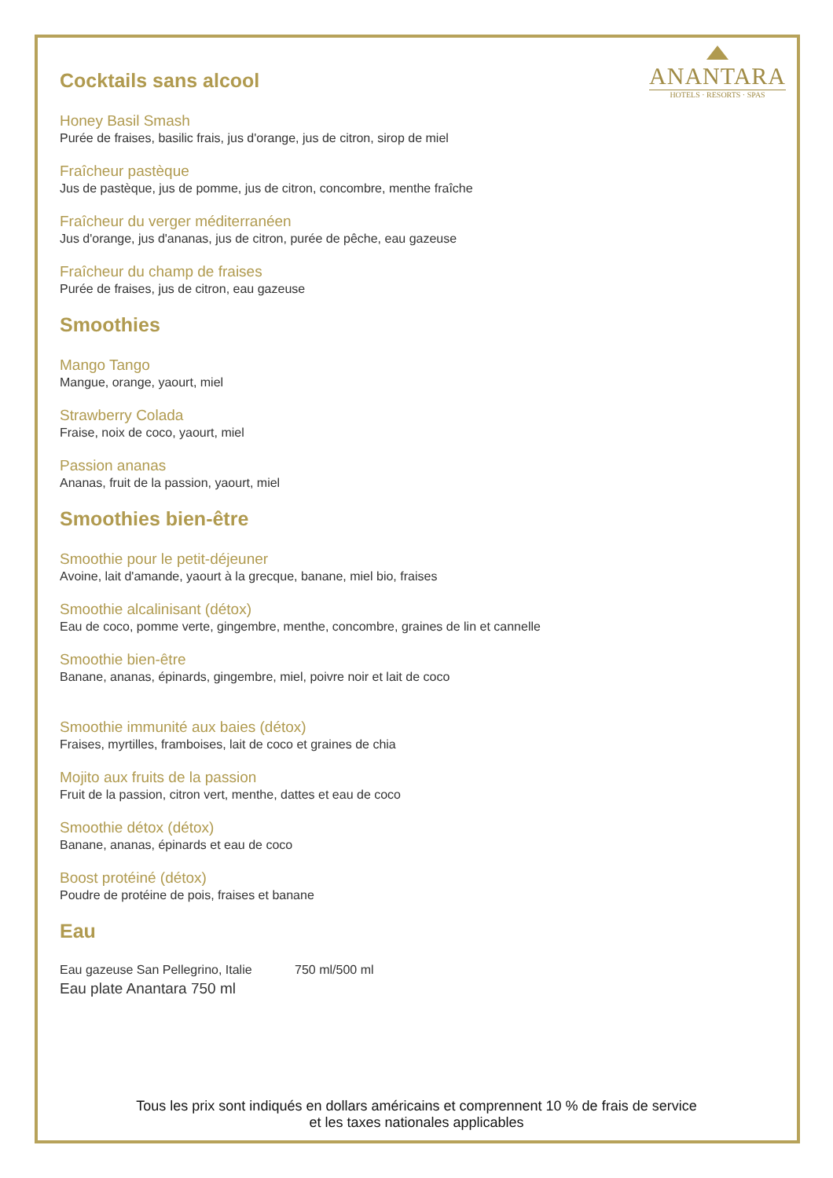ANANTARA
HOTELS · RESORTS · SPAS
Cocktails sans alcool
Honey Basil Smash
Purée de fraises, basilic frais, jus d'orange, jus de citron, sirop de miel
Fraîcheur pastèque
Jus de pastèque, jus de pomme, jus de citron, concombre, menthe fraîche
Fraîcheur du verger méditerranéen
Jus d'orange, jus d'ananas, jus de citron, purée de pêche, eau gazeuse
Fraîcheur du champ de fraises
Purée de fraises, jus de citron, eau gazeuse
Smoothies
Mango Tango
Mangue, orange, yaourt, miel
Strawberry Colada
Fraise, noix de coco, yaourt, miel
Passion ananas
Ananas, fruit de la passion, yaourt, miel
Smoothies bien-être
Smoothie pour le petit-déjeuner
Avoine, lait d'amande, yaourt à la grecque, banane, miel bio, fraises
Smoothie alcalinisant (détox)
Eau de coco, pomme verte, gingembre, menthe, concombre, graines de lin et cannelle
Smoothie bien-être
Banane, ananas, épinards, gingembre, miel, poivre noir et lait de coco
Smoothie immunité aux baies (détox)
Fraises, myrtilles, framboises, lait de coco et graines de chia
Mojito aux fruits de la passion
Fruit de la passion, citron vert, menthe, dattes et eau de coco
Smoothie détox (détox)
Banane, ananas, épinards et eau de coco
Boost protéiné (détox)
Poudre de protéine de pois, fraises et banane
Eau
Eau gazeuse San Pellegrino, Italie 750 ml/500 ml
Eau plate Anantara 750 ml
Tous les prix sont indiqués en dollars américains et comprennent 10 % de frais de service
et les taxes nationales applicables